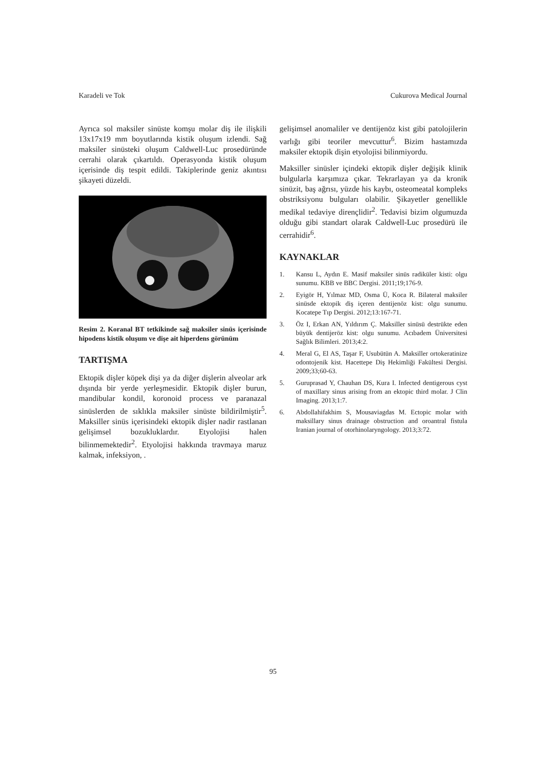Karadeli ve Tok Cukurova Medical Journal
Ayrıca sol maksiler sinüste komşu molar diş ile ilişkili 13x17x19 mm boyutlarında kistik oluşum izlendi. Sağ maksiler sinüsteki oluşum Caldwell-Luc prosedüründe cerrahi olarak çıkartıldı. Operasyonda kistik oluşum içerisinde diş tespit edildi. Takiplerinde geniz akıntısı şikayeti düzeldi.
Resim 2. Koranal BT tetkikinde sağ maksiler sinüs içerisinde hipodens kistik oluşum ve dişe ait hiperdens görünüm
TARTIŞMA
Ektopik dişler köpek dişi ya da diğer dişlerin alveolar ark dışında bir yerde yerleşmesidir. Ektopik dişler burun, mandibular kondil, koronoid process ve paranazal sinüslerden de sıklıkla maksiler sinüste bildirilmiştir<sup>5</sup>. Maksiller sinüs içerisindeki ektopik dişler nadir rastlanan gelişimsel bozukluklardır. Etyolojisi halen bilinmemektedir<sup>2</sup>. Etyolojisi hakkında travmaya maruz kalmak, infeksiyon, .
gelişimsel anomaliler ve dentijenöz kist gibi patolojilerin varlığı gibi teoriler mevcuttur<sup>6</sup>. Bizim hastamızda maksiler ektopik dişin etyolojisi bilinmiyordu.
Maksiller sinüsler içindeki ektopik dişler değişik klinik bulgularla karşımıza çıkar. Tekrarlayan ya da kronik sinüzit, baş ağrısı, yüzde his kaybı, osteomeatal kompleks obstriksiyonu bulguları olabilir. Şikayetler genellikle medikal tedaviye dirençlidir<sup>2</sup>. Tedavisi bizim olgumuzda olduğu gibi standart olarak Caldwell-Luc prosedürü ile cerrahidir<sup>6</sup>.
KAYNAKLAR
1. Kansu L, Aydın E. Masif maksiler sinüs radiküler kisti: olgu sunumu. KBB ve BBC Dergisi. 2011;19;176-9.
2. Eyigör H, Yılmaz MD, Osma Ü, Koca R. Bilateral maksiler sinüsde ektopik diş içeren dentijenöz kist: olgu sunumu. Kocatepe Tıp Dergisi. 2012;13:167-71.
3. Öz I, Erkan AN, Yıldırım Ç. Maksiller sinüsü destrükte eden büyük dentijeröz kist: olgu sunumu. Acıbadem Üniversitesi Sağlık Bilimleri. 2013;4:2.
4. Meral G, El AS, Taşar F, Usubütün A. Maksiller ortokeratinize odontojenik kist. Hacettepe Diş Hekimliği Fakültesi Dergisi. 2009;33;60-63.
5. Guruprasad Y, Chauhan DS, Kura I. Infected dentigerous cyst of maxillary sinus arising from an ektopic third molar. J Clin Imaging. 2013;1:7.
6. Abdollahifakhim S, Mousaviagdas M. Ectopic molar with maksillary sinus drainage obstruction and oroantral fistula Iranian journal of otorhinolaryngology. 2013;3:72.
95